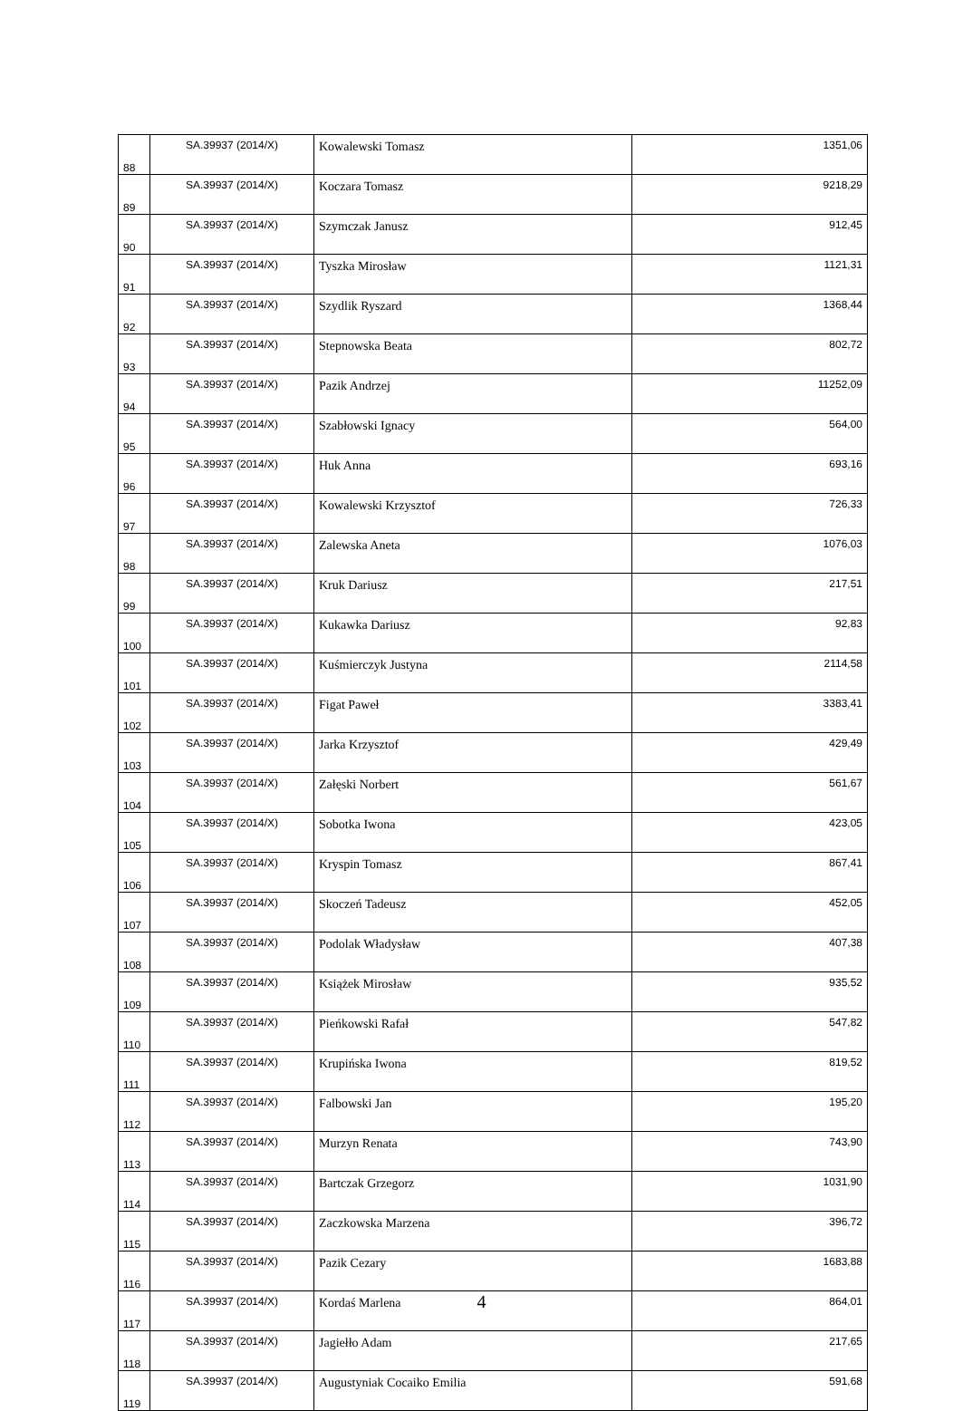| 88 | SA.39937 (2014/X) | Kowalewski Tomasz | 1351,06 |
| 89 | SA.39937 (2014/X) | Koczara Tomasz | 9218,29 |
| 90 | SA.39937 (2014/X) | Szymczak Janusz | 912,45 |
| 91 | SA.39937 (2014/X) | Tyszka Mirosław | 1121,31 |
| 92 | SA.39937 (2014/X) | Szydlik Ryszard | 1368,44 |
| 93 | SA.39937 (2014/X) | Stepnowska Beata | 802,72 |
| 94 | SA.39937 (2014/X) | Pazik Andrzej | 11252,09 |
| 95 | SA.39937 (2014/X) | Szabłowski Ignacy | 564,00 |
| 96 | SA.39937 (2014/X) | Huk Anna | 693,16 |
| 97 | SA.39937 (2014/X) | Kowalewski Krzysztof | 726,33 |
| 98 | SA.39937 (2014/X) | Zalewska Aneta | 1076,03 |
| 99 | SA.39937 (2014/X) | Kruk Dariusz | 217,51 |
| 100 | SA.39937 (2014/X) | Kukawka Dariusz | 92,83 |
| 101 | SA.39937 (2014/X) | Kuśmierczyk Justyna | 2114,58 |
| 102 | SA.39937 (2014/X) | Figat Paweł | 3383,41 |
| 103 | SA.39937 (2014/X) | Jarka Krzysztof | 429,49 |
| 104 | SA.39937 (2014/X) | Załęski Norbert | 561,67 |
| 105 | SA.39937 (2014/X) | Sobotka Iwona | 423,05 |
| 106 | SA.39937 (2014/X) | Kryspin Tomasz | 867,41 |
| 107 | SA.39937 (2014/X) | Skoczeń Tadeusz | 452,05 |
| 108 | SA.39937 (2014/X) | Podolak Władysław | 407,38 |
| 109 | SA.39937 (2014/X) | Książek Mirosław | 935,52 |
| 110 | SA.39937 (2014/X) | Pieńkowski Rafał | 547,82 |
| 111 | SA.39937 (2014/X) | Krupińska Iwona | 819,52 |
| 112 | SA.39937 (2014/X) | Falbowski Jan | 195,20 |
| 113 | SA.39937 (2014/X) | Murzyn Renata | 743,90 |
| 114 | SA.39937 (2014/X) | Bartczak Grzegorz | 1031,90 |
| 115 | SA.39937 (2014/X) | Zaczkowska Marzena | 396,72 |
| 116 | SA.39937 (2014/X) | Pazik Cezary | 1683,88 |
| 117 | SA.39937 (2014/X) | Kordaś Marlena | 864,01 |
| 118 | SA.39937 (2014/X) | Jagiełło Adam | 217,65 |
| 119 | SA.39937 (2014/X) | Augustyniak Cocaiko Emilia | 591,68 |
4